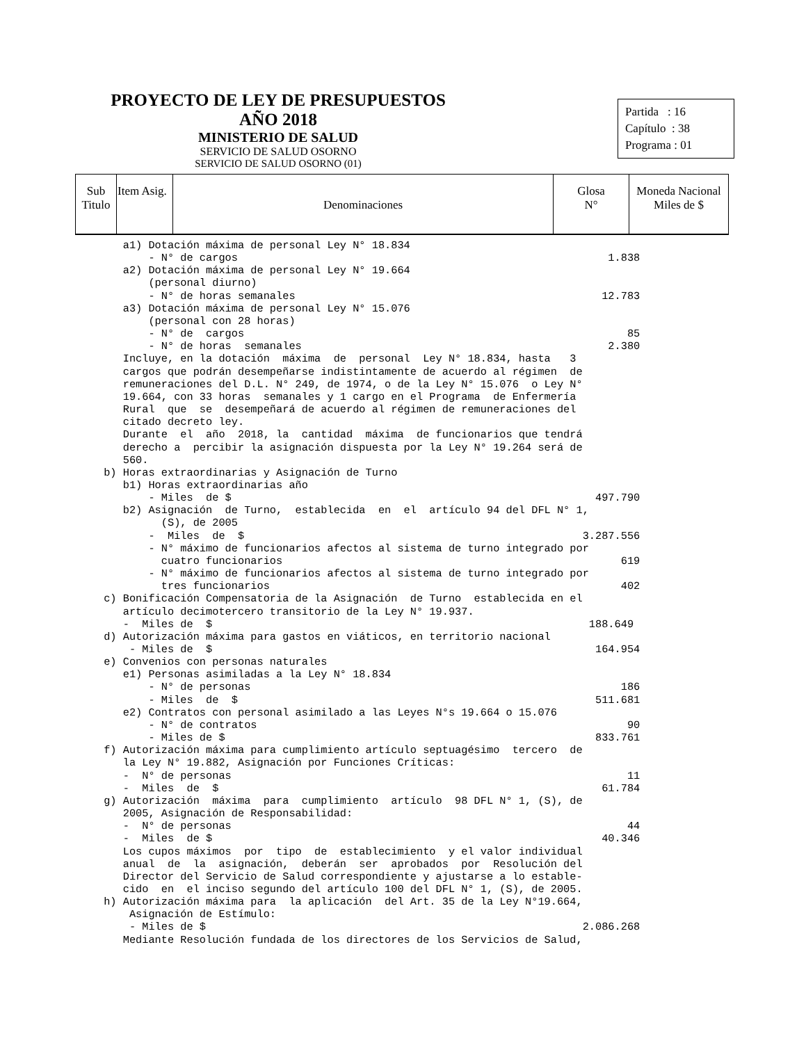PROYECTO DE LEY DE PRESUPUESTOS AÑO 2018
MINISTERIO DE SALUD
SERVICIO DE SALUD OSORNO
SERVICIO DE SALUD OSORNO (01)
Partida : 16
Capítulo : 38
Programa : 01
| Sub Titulo | Item Asig. | Denominaciones | Glosa N° | Moneda Nacional Miles de $ |
| --- | --- | --- | --- | --- |
    a1) Dotación máxima de personal Ley N° 18.834
        - N° de cargos                                                          1.838
    a2) Dotación máxima de personal Ley N° 19.664
        (personal diurno)
        - N° de horas semanales                                                12.783
    a3) Dotación máxima de personal Ley N° 15.076
        (personal con 28 horas)
        - N° de  cargos                                                            85
        - N° de horas  semanales                                                2.380
    Incluye, en la dotación  máxima  de  personal  Ley N° 18.834, hasta   3
    cargos que podrán desempeñarse indistintamente de acuerdo al régimen  de
    remuneraciones del D.L. N° 249, de 1974, o de la Ley N° 15.076  o Ley N°
    19.664, con 33 horas  semanales y 1 cargo en el Programa  de Enfermería
    Rural  que  se  desempeñará de acuerdo al régimen de remuneraciones del
    citado decreto ley.
    Durante  el  año  2018, la  cantidad  máxima  de funcionarios que tendrá
    derecho a  percibir la asignación dispuesta por la Ley N° 19.264 será de
    560.
 b) Horas extraordinarias y Asignación de Turno
    b1) Horas extraordinarias año
        - Miles  de $                                                         497.790
    b2) Asignación  de Turno,  establecida  en  el  artículo 94 del DFL N° 1,
          (S), de 2005
        -  Miles  de  $                                                     3.287.556
        - N° máximo de funcionarios afectos al sistema de turno integrado por
          cuatro funcionarios                                                     619
        - N° máximo de funcionarios afectos al sistema de turno integrado por
          tres funcionarios                                                       402
 c) Bonificación Compensatoria de la Asignación  de Turno  establecida en el
    artículo decimotercero transitorio de la Ley N° 19.937.
    -  Miles de  $                                                           188.649
 d) Autorización máxima para gastos en viáticos, en territorio nacional
     - Miles de  $                                                            164.954
 e) Convenios con personas naturales
    e1) Personas asimiladas a la Ley N° 18.834
        - N° de personas                                                          186
        - Miles  de  $                                                        511.681
    e2) Contratos con personal asimilado a las Leyes N°s 19.664 o 15.076
        - N° de contratos                                                          90
        - Miles de $                                                          833.761
 f) Autorización máxima para cumplimiento artículo septuagésimo  tercero  de
    la Ley N° 19.882, Asignación por Funciones Críticas:
    -  N° de personas                                                              11
    -  Miles  de  $                                                            61.784
 g) Autorización  máxima  para  cumplimiento  artículo  98 DFL N° 1, (S), de
    2005, Asignación de Responsabilidad:
    -  N° de personas                                                              44
    -  Miles  de $                                                             40.346
    Los cupos máximos  por  tipo  de  establecimiento  y el valor individual
    anual  de  la  asignación,  deberán  ser  aprobados  por  Resolución del
    Director del Servicio de Salud correspondiente y ajustarse a lo estable-
    cido  en  el inciso segundo del artículo 100 del DFL N° 1, (S), de 2005.
 h) Autorización máxima para  la aplicación  del Art. 35 de la Ley N°19.664,
     Asignación de Estímulo:
     - Miles de $                                                           2.086.268
    Mediante Resolución fundada de los directores de los Servicios de Salud,